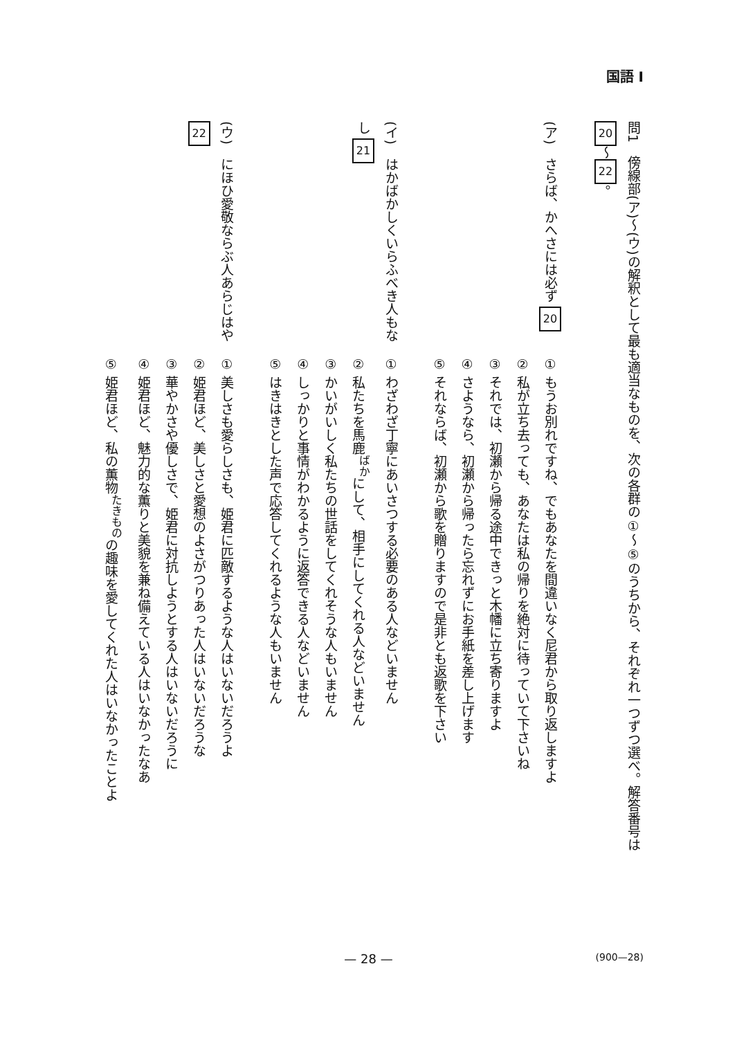国語 I
問1　傍線部(ア)〜(ウ)の解釈として最も適当なものを、次の各群の①〜⑤のうちから、それぞれ一つずつ選べ。解答番号は
20 〜 22 。
(ア)　さらば、かへさには必ず 20
① もうお別れですね、でもあなたを間違いなく尼君から取り返しますよ
② 私が立ち去っても、あなたは私の帰りを絶対に待っていて下さいね
③ それでは、初瀬から帰る途中できっと木幡に立ち寄りますよ
④ さようなら、初瀬から帰ったら忘れずにお手紙を差し上げます
⑤ それならば、初瀬から歌を贈りますので是非とも返歌を下さい
(イ)　はかばかしくいらふべき人もなし 21
① わざわざ丁寧にあいさつする必要のある人などいません
② 私たちを馬鹿<sup>ばか</sup>にして、相手にしてくれる人などいません
③ かいがいしく私たちの世話をしてくれそうな人もいません
④ しっかりと事情がわかるように返答できる人などいません
⑤ はきはきとした声で応答してくれるような人もいません
(ウ)　にほひ愛敬ならぶ人あらじはや 22
① 美しさも愛らしさも、姫君に匹敵するような人はいないだろうよ
② 姫君ほど、美しさと愛想のよさがつりあった人はいないだろうな
③ 華やかさや優しさで、姫君に対抗しようとする人はいないだろうに
④ 姫君ほど、魅力的な薫りと美貌を兼ね備えている人はいなかったなあ
⑤ 姫君ほど、私の薫物<sup>たきもの</sup>の趣味を愛してくれた人はいなかったことよ
— 28 — (900—28)